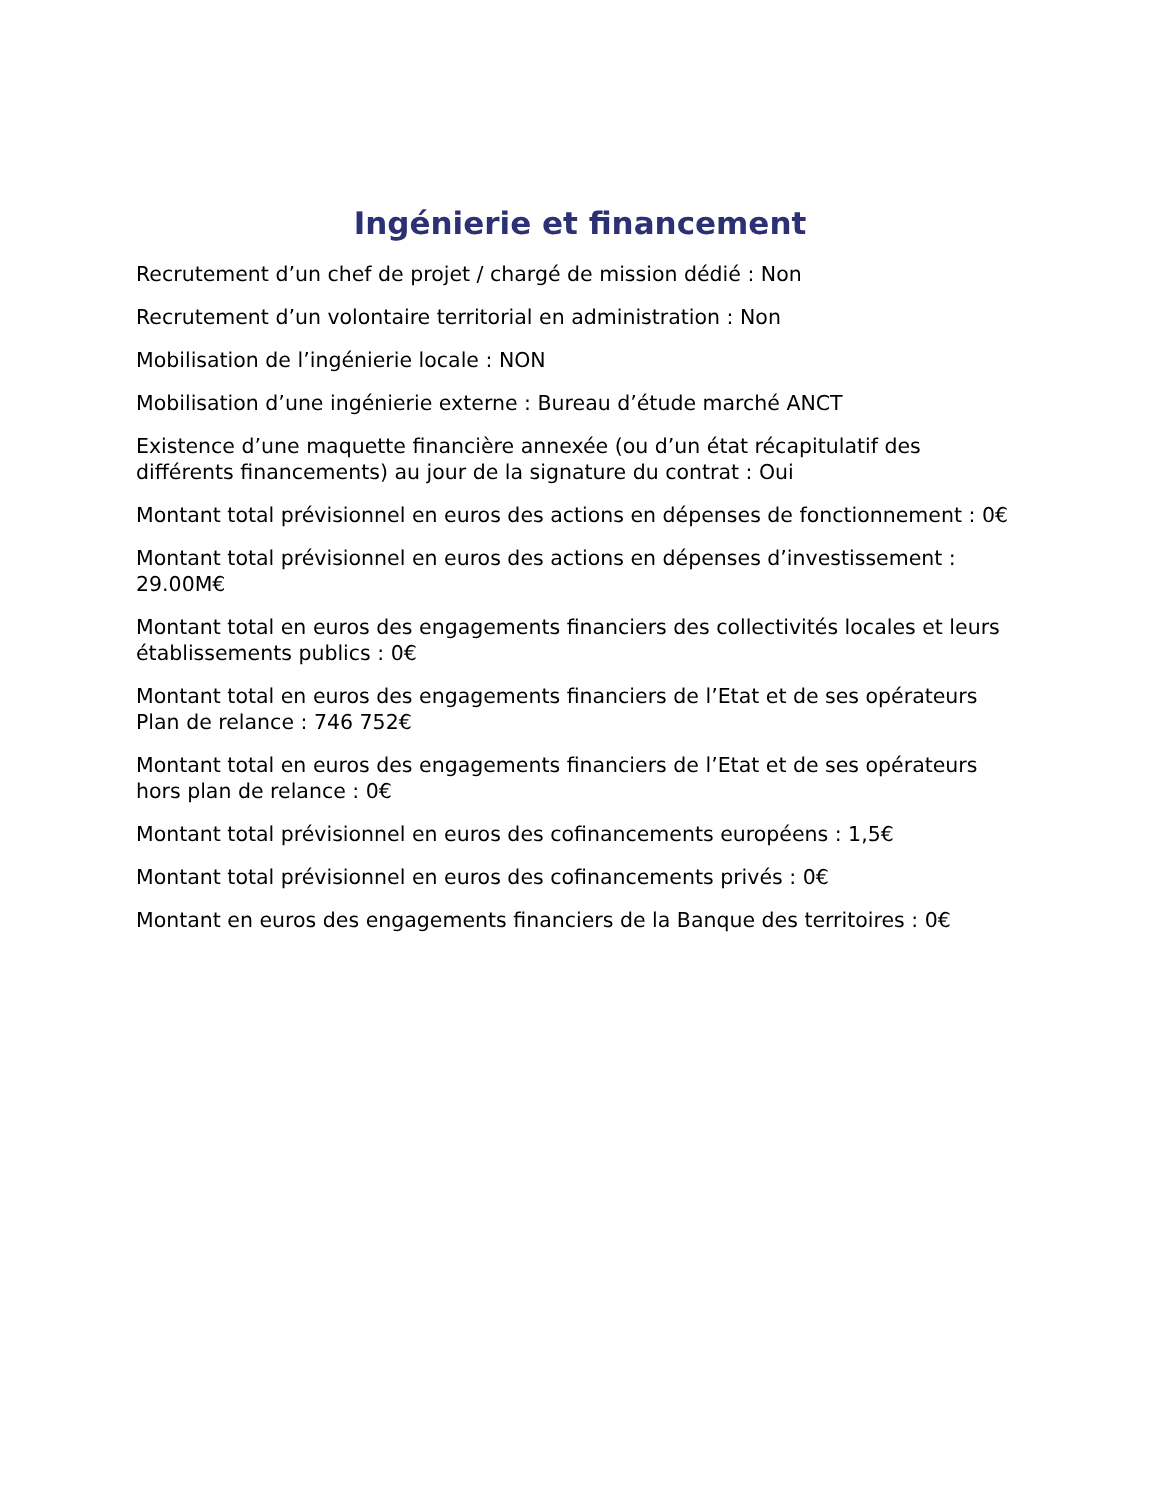Ingénierie et financement
Recrutement d’un chef de projet / chargé de mission dédié : Non
Recrutement d’un volontaire territorial en administration : Non
Mobilisation de l’ingénierie locale : NON
Mobilisation d’une ingénierie externe : Bureau d’étude marché ANCT
Existence d’une maquette financière annexée (ou d’un état récapitulatif des différents financements) au jour de la signature du contrat : Oui
Montant total prévisionnel en euros des actions en dépenses de fonctionnement : 0€
Montant total prévisionnel en euros des actions en dépenses d’investissement : 29.00M€
Montant total en euros des engagements financiers des collectivités locales et leurs établissements publics : 0€
Montant total en euros des engagements financiers de l’Etat et de ses opérateurs Plan de relance : 746 752€
Montant total en euros des engagements financiers de l’Etat et de ses opérateurs hors plan de relance : 0€
Montant total prévisionnel en euros des cofinancements européens : 1,5€
Montant total prévisionnel en euros des cofinancements privés : 0€
Montant en euros des engagements financiers de la Banque des territoires : 0€